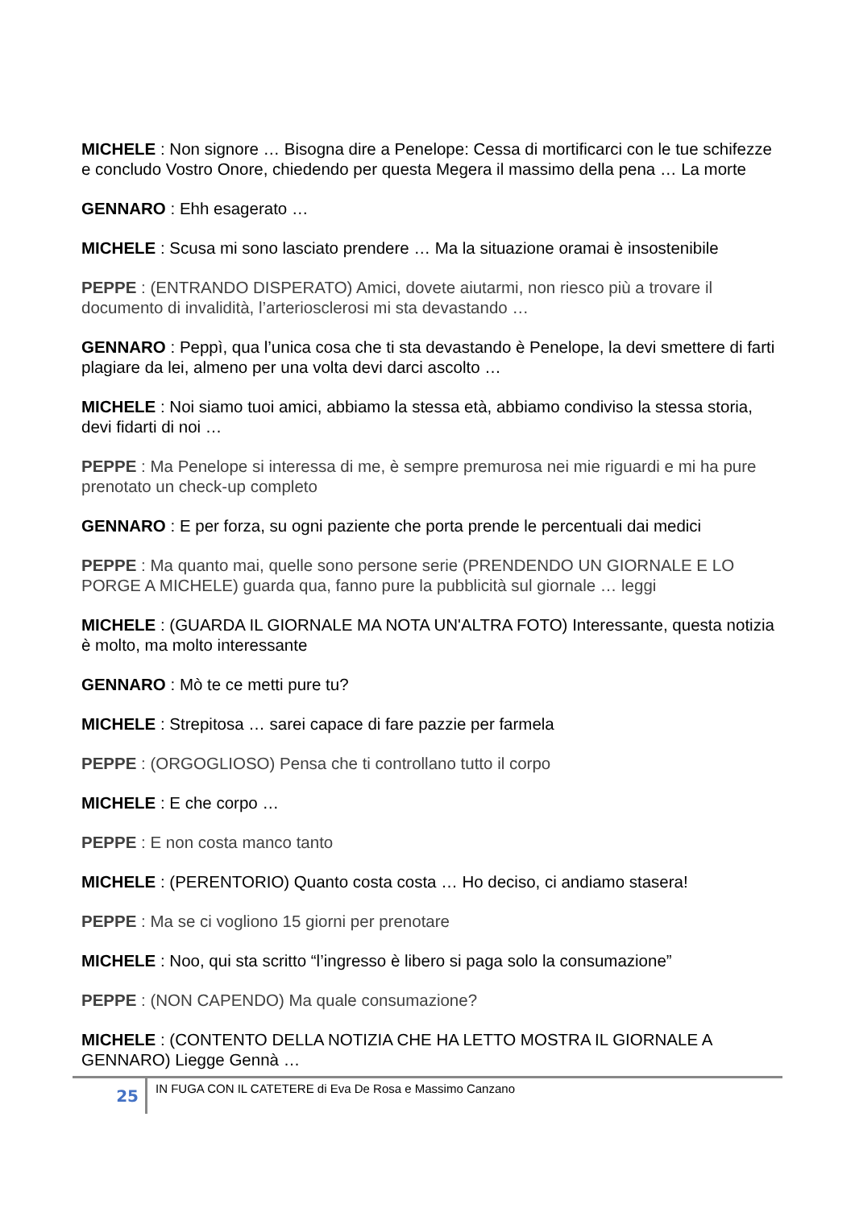MICHELE : Non signore … Bisogna dire a Penelope: Cessa di mortificarci con le tue schifezze e concludo Vostro Onore, chiedendo per questa Megera il massimo della pena … La morte
GENNARO : Ehh esagerato …
MICHELE : Scusa mi sono lasciato prendere … Ma la situazione oramai è insostenibile
PEPPE : (ENTRANDO DISPERATO) Amici, dovete aiutarmi, non riesco più a trovare il documento di invalidità, l’arteriosclerosi mi sta devastando …
GENNARO : Peppì, qua l’unica cosa che ti sta devastando è Penelope, la devi smettere di farti plagiare da lei, almeno per una volta devi darci ascolto …
MICHELE : Noi siamo tuoi amici, abbiamo la stessa età, abbiamo condiviso la stessa storia, devi fidarti di noi …
PEPPE : Ma Penelope si interessa di me, è sempre premurosa nei mie riguardi e mi ha pure prenotato un check-up completo
GENNARO : E per forza, su ogni paziente che porta prende le percentuali dai medici
PEPPE : Ma quanto mai, quelle sono persone serie (PRENDENDO UN GIORNALE E LO PORGE A MICHELE) guarda qua, fanno pure la pubblicità sul giornale … leggi
MICHELE : (GUARDA IL GIORNALE MA NOTA UN'ALTRA FOTO) Interessante, questa notizia è molto, ma molto interessante
GENNARO : Mò te ce metti pure tu?
MICHELE : Strepitosa … sarei capace di fare pazzie per farmela
PEPPE : (ORGOGLIOSO) Pensa che ti controllano tutto il corpo
MICHELE : E che corpo …
PEPPE : E non costa manco tanto
MICHELE : (PERENTORIO) Quanto costa costa … Ho deciso, ci andiamo stasera!
PEPPE : Ma se ci vogliono 15 giorni per prenotare
MICHELE : Noo, qui sta scritto “l’ingresso è libero si paga solo la consumazione”
PEPPE : (NON CAPENDO) Ma quale consumazione?
MICHELE : (CONTENTO DELLA NOTIZIA CHE HA LETTO MOSTRA IL GIORNALE A GENNARO) Liegge Gennà …
25
IN FUGA CON IL CATETERE di Eva De Rosa e Massimo Canzano